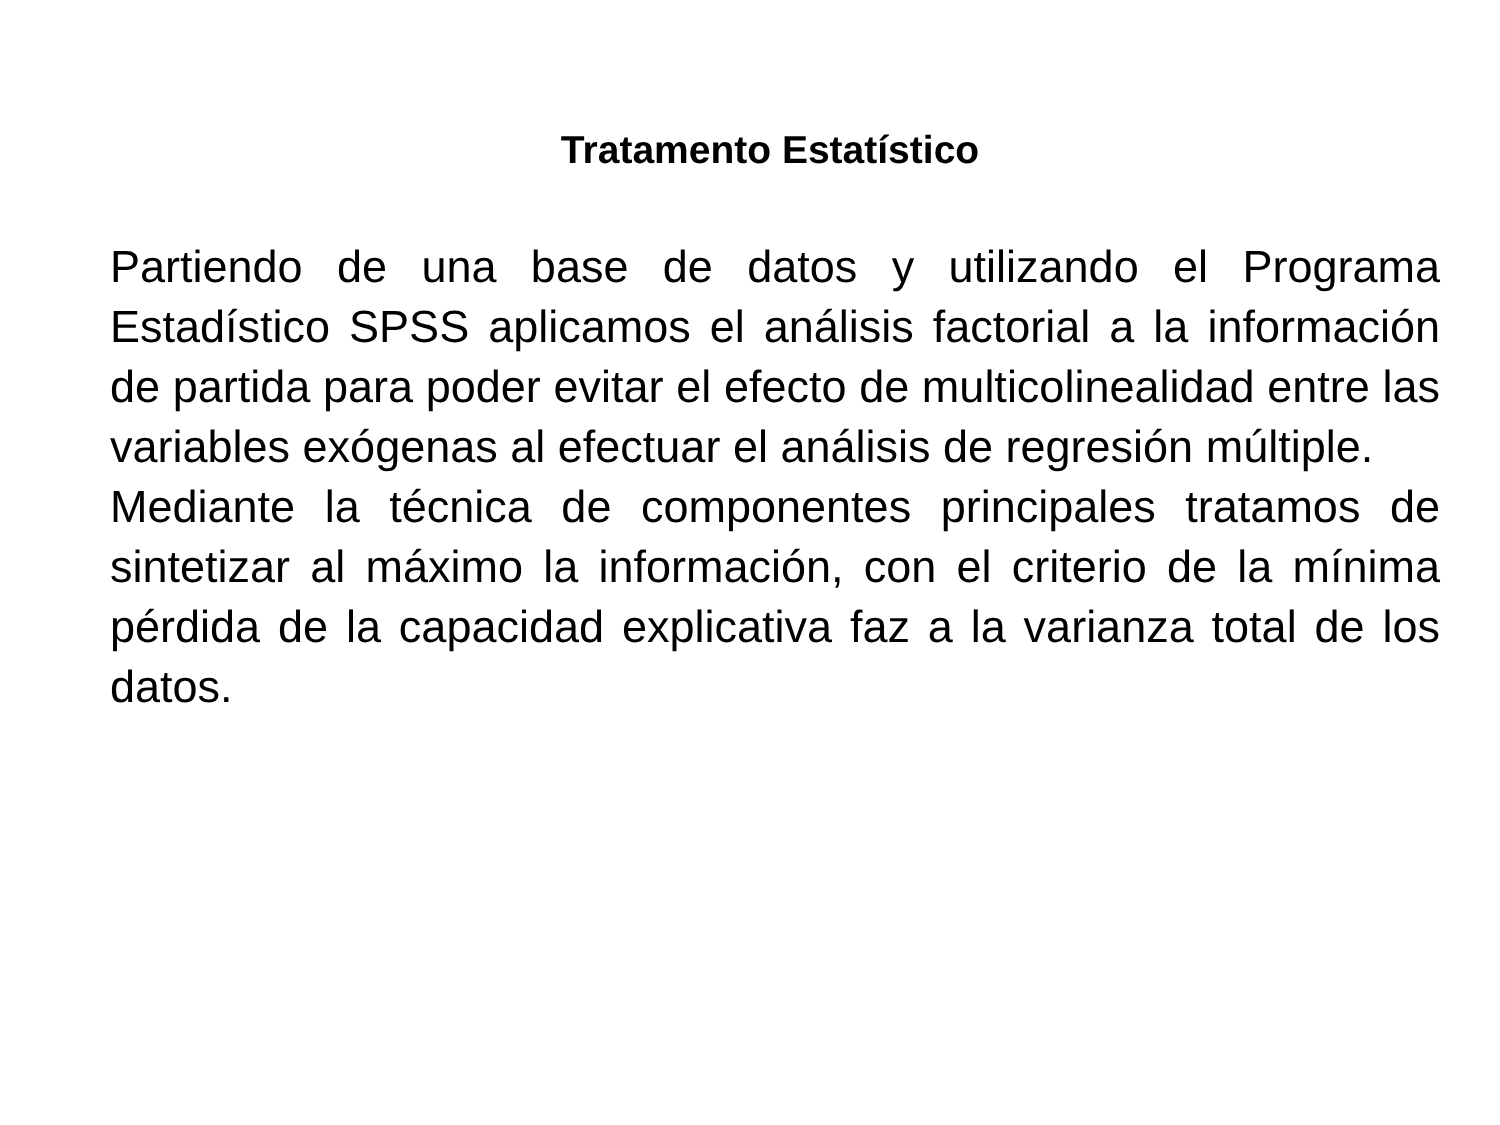Tratamento Estatístico
Partiendo de una base de datos y utilizando el Programa Estadístico SPSS aplicamos el análisis factorial a la información de partida para poder evitar el efecto de multicolinealidad entre las variables exógenas al efectuar el análisis de regresión múltiple.
Mediante la técnica de componentes principales tratamos de sintetizar al máximo la información, con el criterio de la mínima pérdida de la capacidad explicativa faz a la varianza total de los datos.